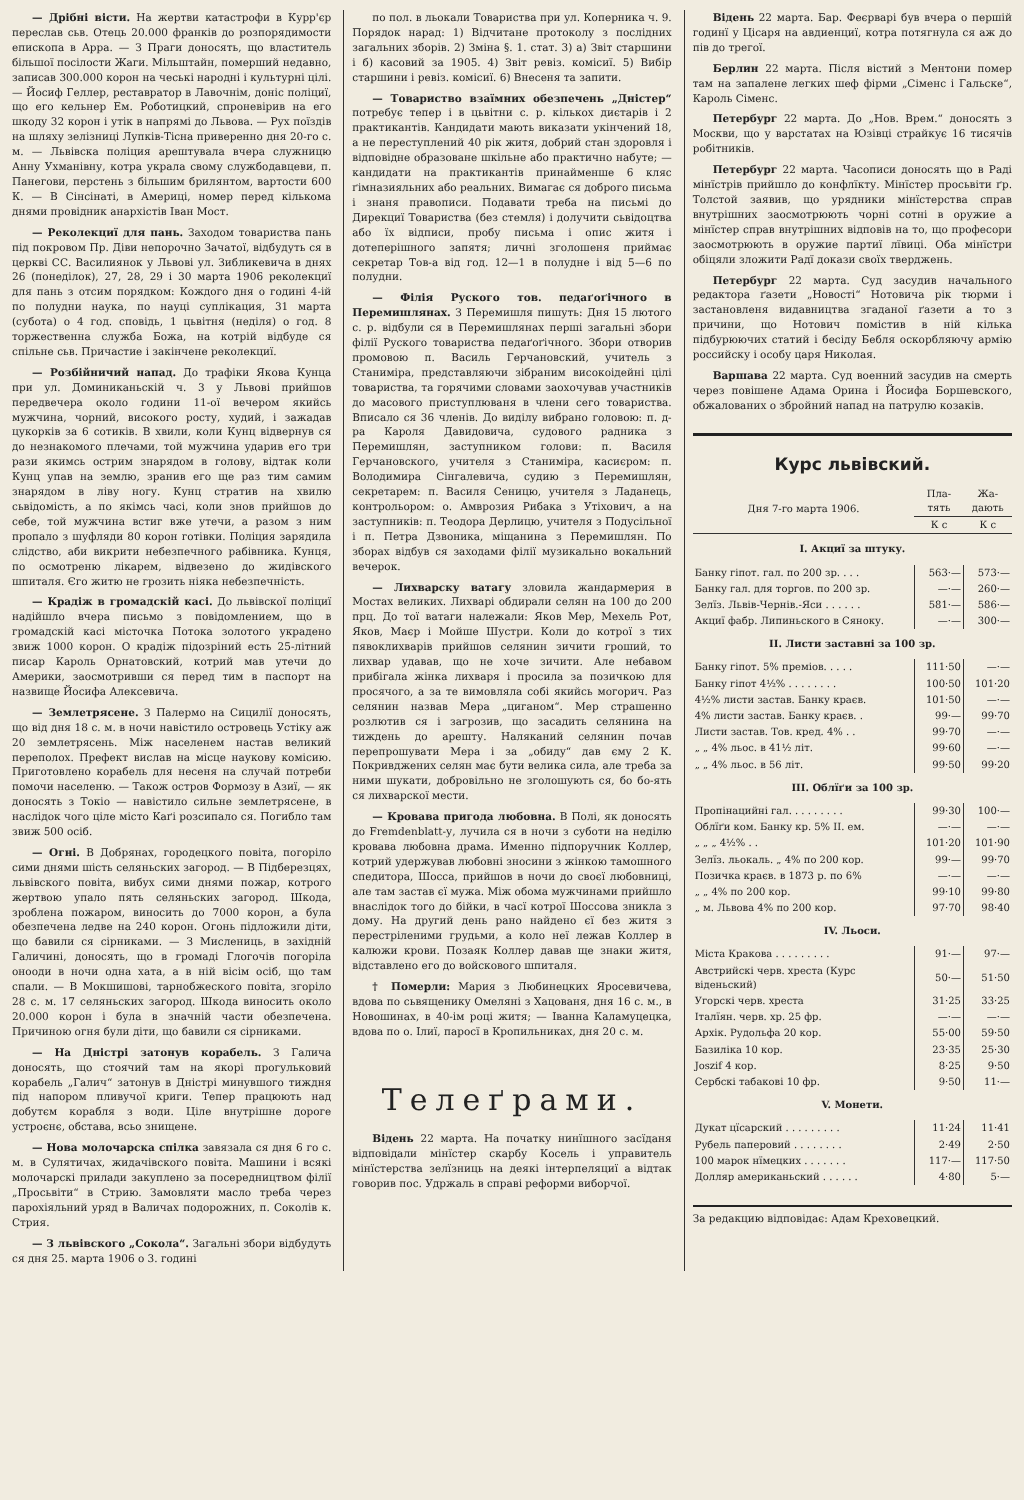— Дрібні вісти. На жертви катастрофи в Курр'єр переслав сьв. Отець 20.000 франків до розпорядимости епископа в Арра. — З Праги доносять, що властитель більшої посілости Жаги. Мільштайн, померший недавно, записав 300.000 корон на чеські народні і культурні цілі. — Йосиф Геллер, реставратор в Лавочнім, доніс поліциї, що его кельнер Ем. Роботицкий, спроневірив на его шкоду 32 корон і утік в напрямі до Львова. — Рух поїздів на шляху зелізниці Лупків-Тісна приверенно дня 20-го с. м. — Львівска поліция арештувала вчера служницю Анну Ухманівну, котра украла свому службодавцеви, п. Панегови, перстень з більшим брилянтом, вартости 600 К. — В Сінсінаті, в Америці, номер перед кількома днями провідник анархістів Іван Мост.
— Реколекциї для пань. Заходом товариства пань під покровом Пр. Діви непорочно Зачатої, відбудуть ся в церкві СС. Василиянок у Львові ул. Зибликевича в днях 26 (понеділок), 27, 28, 29 і 30 марта 1906 реколекциї для пань з отсим порядком: Кождого дня о годині 4-ій по полудни наука, по науці суплікация, 31 марта (субота) о 4 год. сповідь, 1 цьвітня (неділя) о год. 8 торжественна служба Божа, на котрій відбуде ся спільне сьв. Причастие і закінчене реколекциї.
— Розбійничий напад. До трафіки Якова Кунца при ул. Доминиканьскій ч. 3 у Львові прийшов передвечера около години 11-ої вечером якийсь мужчина, чорний, високого росту, худий, і зажадав цукорків за 6 сотиків. В хвили, коли Кунц відвернув ся до незнакомого плечами, той мужчина ударив его три рази якимсь острим знарядом в голову, відтак коли Кунц упав на землю, зранив его ще раз тим самим знарядом в ліву ногу. Кунц стратив на хвилю сьвідомість, а по якімсь часі, коли знов прийшов до себе, той мужчина встиг вже утечи, а разом з ним пропало з шуфляди 80 корон готівки. Поліция зарядила слідство, аби викрити небезпечного рабівника. Кунця, по осмотреню лікарем, відвезено до жидівского шпиталя. Єго житю не грозить ніяка небезпечність.
— Крадіж в громадскій касі. До львівскої поліциї надійшло вчера письмо з повідомлением, що в громадскій касі місточка Потока золотого украдено звиж 1000 корон. О крадіж підозріний есть 25-літний писар Кароль Орнатовский, котрий мав утечи до Америки, заосмотривши ся перед тим в паспорт на назвище Йосифа Алексевича.
— Землетрясене. З Палермо на Сицилії доносять, що від дня 18 с. м. в ночи навістило островець Устіку аж 20 землетрясень. Між населенем настав великий переполох. Префект вислав на місце наукову комісию. Приготовлено корабель для несеня на случай потреби помочи населеню. — Також остров Формозу в Азиї, — як доносять з Токіо — навістило сильне землетрясене, в наслідок чого ціле місто Каґі розсипало ся. Погибло там звиж 500 осіб.
— Огні. В Добрянах, городецкого повіта, погоріло сими днями шість селяньских загород. — В Підберезцях, львівского повіта, вибух сими днями пожар, котрого жертвою упало пять селяньских загород. Шкода, зроблена пожаром, виносить до 7000 корон, а була обезпечена ледве на 240 корон. Огонь підложили діти, що бавили ся сірниками. — З Мислениць, в західній Галичині, доносять, що в громаді Глогочів погоріла онооди в ночи одна хата, а в ній вісім осіб, що там спали. — В Мокшишові, тарнобжеского повіта, згоріло 28 с. м. 17 селяньских загород. Шкода виносить около 20.000 корон і була в значній части обезпечена. Причиною огня були діти, що бавили ся сірниками.
— На Дністрі затонув корабель. З Галича доносять, що стоячий там на якорі прогульковий корабель „Галич“ затонув в Дністрі минувшого тиждня під напором пливучої криги. Тепер працюють над добутєм корабля з води. Ціле внутрішне дороге устроєнє, обстава, всьо знищене.
— Нова молочарска спілка завязала ся дня 6 го с. м. в Сулятичах, жидачівского повіта. Машини і всякі молочарскі прилади закуплено за посередництвом філії „Просьвіти“ в Стрию. Замовляти масло треба через парохіяльний уряд в Baличах подорожних, п. Соколів к. Стрия.
— З львівского „Сокола“. Загальні збори відбудуть ся дня 25. марта 1906 о 3. годині
по пол. в льокали Товариства при ул. Коперника ч. 9. Порядок нарад: 1) Відчитане протоколу з послідних загальних зборів. 2) Зміна §. 1. стат. 3) а) Звіт старшини і б) касовий за 1905. 4) Звіт ревіз. комісиї. 5) Вибір старшини і ревіз. комісиї. 6) Внесеня та запити.
— Товариство взаїмних обезпечень „Дністер“ потребує тепер і в цьвітни с. р. кількох диєтарів і 2 практикантів. Кандидати мають виказати укінчений 18, а не переступлений 40 рік житя, добрий стан здоровля і відповідне образоване шкільне або практично набуте; — кандидати на практикантів принайменше 6 кляс ґімназияльних або реальних. Вимагає ся доброго письма і знаня правописи. Подавати треба на письмі до Дирекциї Товариства (без стемля) і долучити сьвідоцтва або їх відписи, пробу письма і опис житя і дотеперішного запятя; личні зголошеня приймає секретар Тов-а від год. 12—1 в полудне і від 5—6 по полудни.
— Філія Руского тов. педаґоґічного в Перемишлянах. З Перемишля пишуть: Дня 15 лютого с. р. відбули ся в Перемишлянах перші загальні збори філії Руского товариства педаґоґічного. Збори отворив промовою п. Василь Герчановский, учитель з Станиміра, представляючи зібраним високоідейні цілі товариства, та горячими словами заохочував участників до масового приступлюваня в члени сего товариства. Вписало ся 36 членів. До виділу вибрано головою: п. д-ра Кароля Давидовича, судового радника з Перемишлян, заступником голови: п. Василя Герчановского, учителя з Станиміра, касиєром: п. Володимира Сінгалевича, судию з Перемишлян, секретарем: п. Василя Сеницю, учителя з Ладанець, контрольором: о. Амврозия Рибака з Утіхович, а на заступників: п. Теодора Дерлицю, учителя з Подусільної і п. Петра Дзвоника, міщанина з Перемишлян. По зборах відбув ся заходами філії музикально вокальний вечерок.
— Лихварску ватагу зловила жандармерия в Мостах великих. Лихварі обдирали селян на 100 до 200 прц. До тої ватаги належали: Яков Мер, Мехель Рот, Яков, Маєр і Мойше Шустри. Коли до котрої з тих пявоклихварів прийшов селянин зичити гроший, то лихвар удавав, що не хоче зичити. Але небавом прибігала жінка лихваря і просила за позичкою для просячого, а за те вимовляла собі якийсь могорич. Раз селянин назвав Мера „циганом“. Мер страшенно розлютив ся і загрозив, що засадить селянина на тиждень до арешту. Наляканий селянин почав перепрошувати Мера і за „обиду“ дав єму 2 К. Покривджених селян має бути велика сила, але треба за ними шукати, добровільно не зголошують ся, бо бо-ять ся лихварскої мести.
— Кровава пригода любовна. В Полі, як доносять до Fremdenblatt-у, лучила ся в ночи з суботи на неділю кровава любовна драма. Именно підпоручник Коллер, котрий удержував любовні зносини з жінкою тамошного спедитора, Шосса, прийшов в ночи до своєї любовниці, але там застав єї мужа. Між обома мужчинами прийшло внаслідок того до бійки, в часї котрої Шоссова зникла з дому. На другий день рано найдено єї без житя з перестріленими грудьми, а коло неї лежав Коллер в калюжи крови. Позаяк Коллер давав ще знаки житя, відставлено его до войскового шпиталя.
† Померли: Мария з Любинецких Яросевичева, вдова по сьвященику Омеляні з Хацованя, дня 16 с. м., в Новошинах, в 40-ім році житя; — Іванна Каламуцецка, вдова по о. Ілиї, пароcї в Кропильниках, дня 20 с. м.
Телеґрами.
Відень 22 марта. На початку нинїшного засїданя відповідали мінїстер скарбу Косель і управитель мінїстерства зелїзниць на деякі інтерпеляциї а відтак говорив пос. Удржаль в справі реформи виборчої.
Відень 22 марта. Бар. Феєрварі був вчера о першій годинї у Цісаря на авдиенциї, котра потягнула ся аж до пів до трегої.
Берлин 22 марта. Після вістий з Ментони помер там на запалене легких шеф фірми „Сіменс і Гальске“, Кароль Сіменс.
Петербург 22 марта. До „Нов. Врем.“ доносять з Москви, що у варстатах на Юзівці страйкує 16 тисячів робітників.
Петербург 22 марта. Часописи доносять що в Раді мінїстрів прийшло до конфлїкту. Мінїстер просьвіти ґр. Толстой заявив, що урядники мінїстерства справ внутрішних заосмотрюють чорні сотні в оружие а мінїстер справ внутрішних відповів на то, що професори заосмотрюють в оружие партиї лївиці. Оба мінїстри обіцяли зложити Радї докази своїх тверджень.
Петербург 22 марта. Суд засудив начального редактора ґазети „Новості“ Нотовича рік тюрми і застановленя видавництва згаданої ґазети а то з причини, що Нотович помістив в ній кілька підбурюючих статий і бесіду Бебля оскорбляючу армію российску і особу царя Николая.
Варшава 22 марта. Суд военний засудив на смерть через повішене Адама Орина і Йосифа Боршевского, обжалованих о збройний напад на патрулю козаків.
Курс львівский.
| Дня 7-го марта 1906. | Пла-тять | Жа-дають |
| --- | --- | --- |
| | К с | К с |
| I. Акциї за штуку. | | |
| Банку гіпот. гал. по 200 зр. . . . | 563·— | 573·— |
| Банку гал. для торгов. по 200 зр. | —·— | 260·— |
| Зелїз. Львів-Чернів.-Яси . . . . . . | 581·— | 586·— |
| Акциї фабр. Липиньского в Сяноку. | —·— | 300·— |
| II. Листи заставні за 100 зр. | | |
| Банку гіпот. 5% премiов. . . . . | 111·50 | —·— |
| Банку гіпот 4½% . . . . . . . . | 100·50 | 101·20 |
| 4½% листи застав. Банку краєв. | 101·50 | —·— |
| 4% листи застав. Банку краєв. . | 99·— | 99·70 |
| Листи застав. Тов. кред. 4% . . | 99·70 | —·— |
| „ „ 4% льос. в 41½ літ. | 99·60 | —·— |
| „ „ 4% льос. в 56 літ. | 99·50 | 99·20 |
| III. Облїґи за 100 зр. | | |
| Пропінацийні гал. . . . . . . . . | 99·30 | 100·— |
| Облїґи ком. Банку кр. 5% II. ем. | —·— | —·— |
| „ „ „ 4½% . . | 101·20 | 101·90 |
| Зелїз. льокаль. „ 4% по 200 кор. | 99·— | 99·70 |
| Позичка краєв. в 1873 р. по 6% | —·— | —·— |
| „ „ 4% по 200 кор. | 99·10 | 99·80 |
| „ м. Львова 4% по 200 кор. | 97·70 | 98·40 |
| IV. Льоси. | | |
| Міста Кракова . . . . . . . . . | 91·— | 97·— |
| Австрийскі черв. хреста (Курс віденьский) | 50·— | 51·50 |
| Угорскі черв. хреста | 31·25 | 33·25 |
| Італїян. черв. хр. 25 фр. | —·— | —·— |
| Архік. Рудольфа 20 кор. | 55·00 | 59·50 |
| Базиліка 10 кор. | 23·35 | 25·30 |
| Joszif 4 кор. | 8·25 | 9·50 |
| Сербскі табакові 10 фр. | 9·50 | 11·— |
| V. Монети. | | |
| Дукат цїсарский . . . . . . . . . | 11·24 | 11·41 |
| Рубель паперовий . . . . . . . . | 2·49 | 2·50 |
| 100 марок нїмецких . . . . . . . | 117·— | 117·50 |
| Долляр американьский . . . . . . | 4·80 | 5·— |
За редакцию відповідає: Адам Креховецкий.